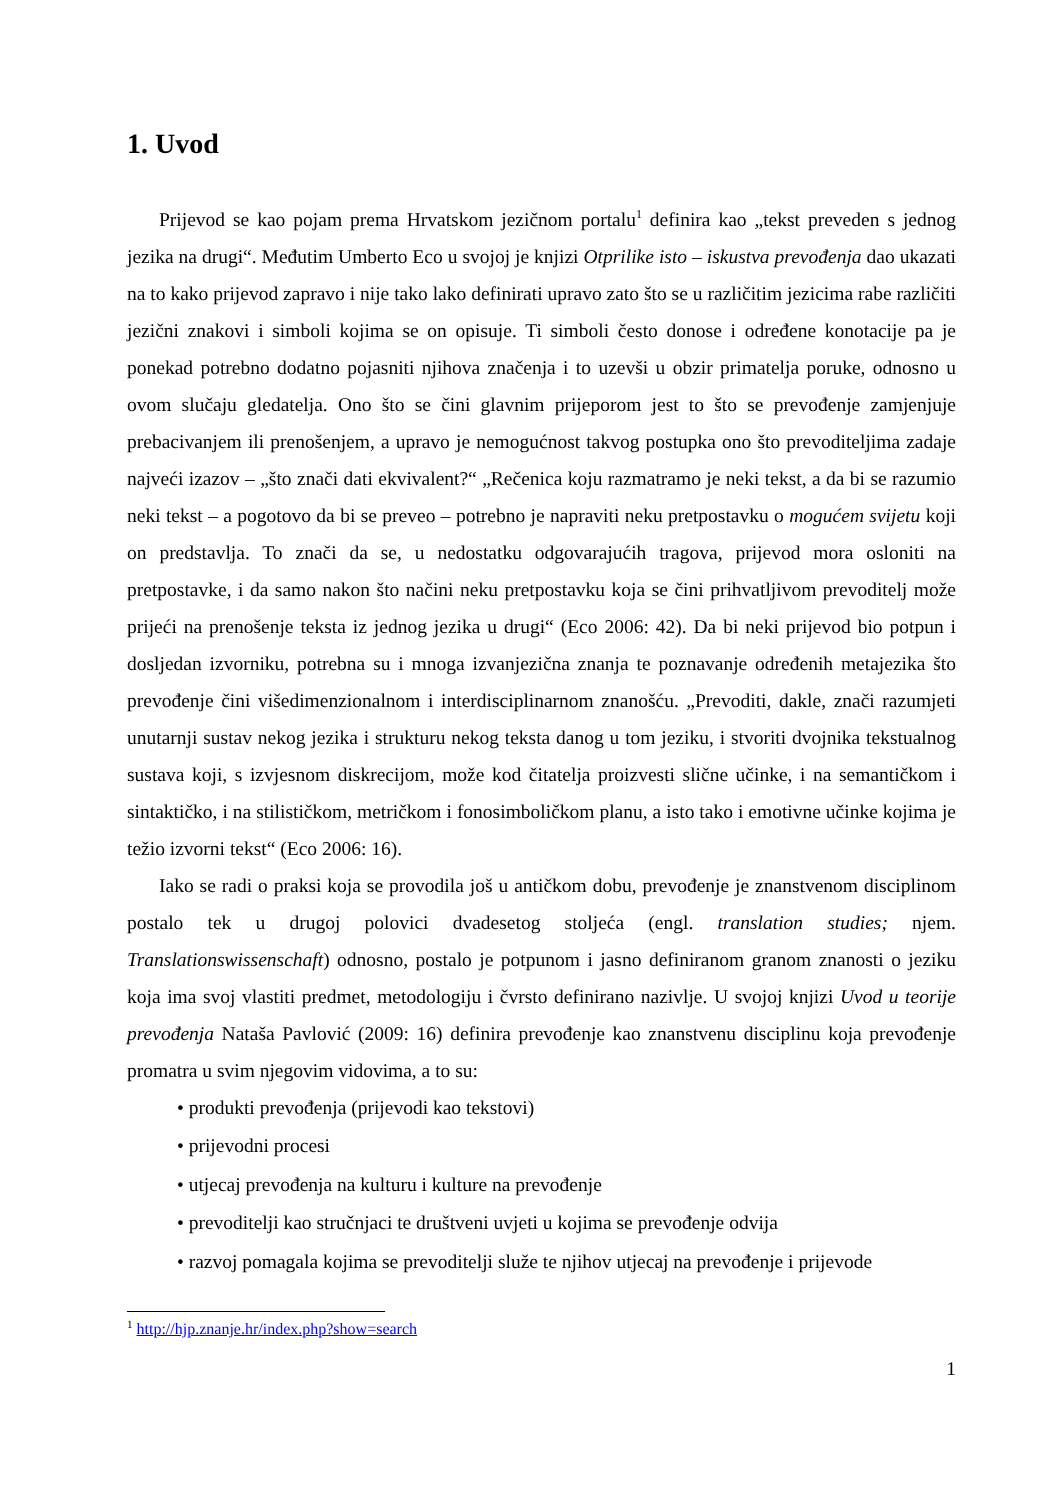1. Uvod
Prijevod se kao pojam prema Hrvatskom jezičnom portalu<sup>1</sup> definira kao „tekst preveden s jednog jezika na drugi“. Međutim Umberto Eco u svojoj je knjizi Otprilike isto – iskustva prevođenja dao ukazati na to kako prijevod zapravo i nije tako lako definirati upravo zato što se u različitim jezicima rabe različiti jezični znakovi i simboli kojima se on opisuje. Ti simboli često donose i određene konotacije pa je ponekad potrebno dodatno pojasniti njihova značenja i to uzevši u obzir primatelja poruke, odnosno u ovom slučaju gledatelja. Ono što se čini glavnim prijeporom jest to što se prevođenje zamjenjuje prebacivanjem ili prenošenjem, a upravo je nemogućnost takvog postupka ono što prevoditeljima zadaje najveći izazov – „što znači dati ekvivalent?“ „Rečenica koju razmatramo je neki tekst, a da bi se razumio neki tekst – a pogotovo da bi se preveo – potrebno je napraviti neku pretpostavku o mogućem svijetu koji on predstavlja. To znači da se, u nedostatku odgovarajućih tragova, prijevod mora osloniti na pretpostavke, i da samo nakon što načini neku pretpostavku koja se čini prihvatljivom prevoditelj može prijeći na prenošenje teksta iz jednog jezika u drugi“ (Eco 2006: 42). Da bi neki prijevod bio potpun i dosljedan izvorniku, potrebna su i mnoga izvanjezična znanja te poznavanje određenih metajezika što prevođenje čini višedimenzionalnom i interdisciplinarnom znanošću. „Prevoditi, dakle, znači razumjeti unutarnji sustav nekog jezika i strukturu nekog teksta danog u tom jeziku, i stvoriti dvojnika tekstualnog sustava koji, s izvjesnom diskrecijom, može kod čitatelja proizvesti slične učinke, i na semantičkom i sintaktičko, i na stilističkom, metričkom i fonosimboličkom planu, a isto tako i emotivne učinke kojima je težio izvorni tekst“ (Eco 2006: 16).
Iako se radi o praksi koja se provodila još u antičkom dobu, prevođenje je znanstvenom disciplinom postalo tek u drugoj polovici dvadesetog stoljeća (engl. translation studies; njem. Translationswissenschaft) odnosno, postalo je potpunom i jasno definiranom granom znanosti o jeziku koja ima svoj vlastiti predmet, metodologiju i čvrsto definirano nazivlje. U svojoj knjizi Uvod u teorije prevođenja Nataša Pavlović (2009: 16) definira prevođenje kao znanstvenu disciplinu koja prevođenje promatra u svim njegovim vidovima, a to su:
• produkti prevođenja (prijevodi kao tekstovi)
• prijevodni procesi
• utjecaj prevođenja na kulturu i kulture na prevođenje
• prevoditelji kao stručnjaci te društveni uvjeti u kojima se prevođenje odvija
• razvoj pomagala kojima se prevoditelji služe te njihov utjecaj na prevođenje i prijevode
<sup>1</sup> http://hjp.znanje.hr/index.php?show=search
1